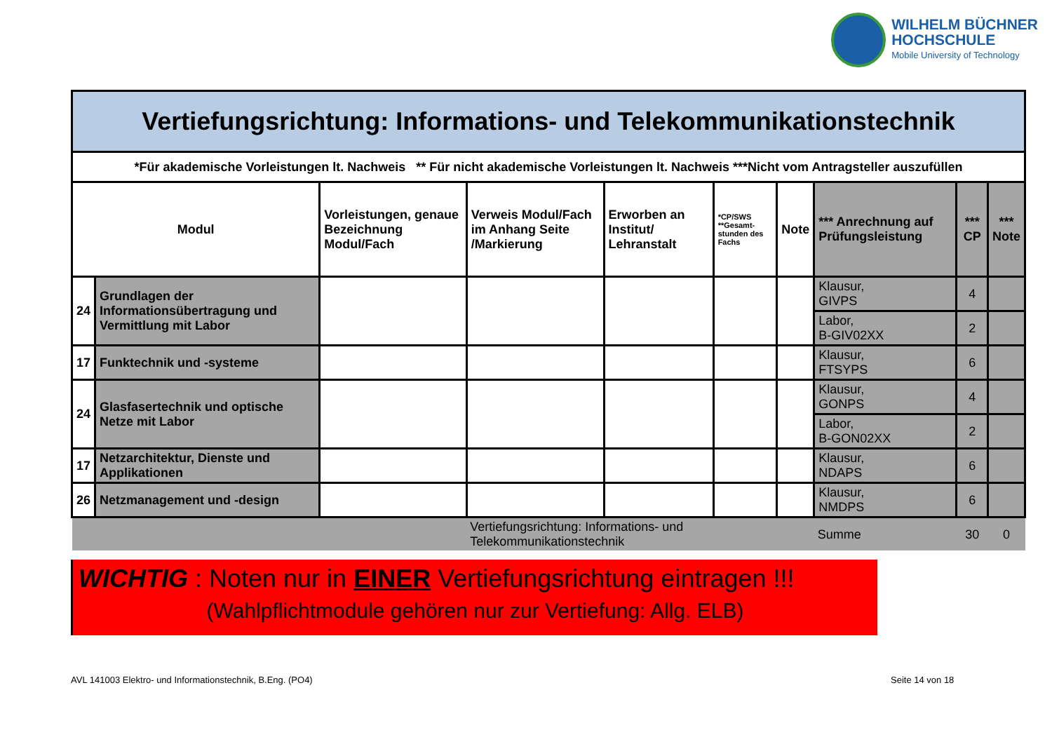WILHELM BÜCHNER
HOCHSCHULE
Mobile University of Technology
| Vertiefungsrichtung: Informations- und Telekommunikationstechnik | | | | | | | | | |
| *Für akademische Vorleistungen lt. Nachweis ** Für nicht akademische Vorleistungen lt. Nachweis ***Nicht vom Antragsteller auszufüllen | | | | | | | | | |
| Modul | | Vorleistungen, genaue Bezeichnung Modul/Fach | Verweis Modul/Fach im Anhang Seite /Markierung | Erworben an Institut/ Lehranstalt | *CP/SWS **Gesamt-stunden des Fachs | Note | *** Anrechnung auf Prüfungsleistung | *** CP | *** Note |
| 24 | Grundlagen der Informationsübertragung und Vermittlung mit Labor | | | | | | Klausur, GIVPS | 4 | |
| | | | | | | | Labor, B-GIV02XX | 2 | |
| 17 | Funktechnik und -systeme | | | | | | Klausur, FTSYPS | 6 | |
| 24 | Glasfasertechnik und optische Netze mit Labor | | | | | | Klausur, GONPS | 4 | |
| | | | | | | | Labor, B-GON02XX | 2 | |
| 17 | Netzarchitektur, Dienste und Applikationen | | | | | | Klausur, NDAPS | 6 | |
| 26 | Netzmanagement und -design | | | | | | Klausur, NMDPS | 6 | |
| | | | Vertiefungsrichtung: Informations- und Telekommunikationstechnik | | | | Summe | 30 | 0 |
WICHTIG : Noten nur in EINER Vertiefungsrichtung eintragen !!!
(Wahlpflichtmodule gehören nur zur Vertiefung: Allg. ELB)
AVL 141003 Elektro- und Informationstechnik, B.Eng. (PO4)
Seite 14 von 18